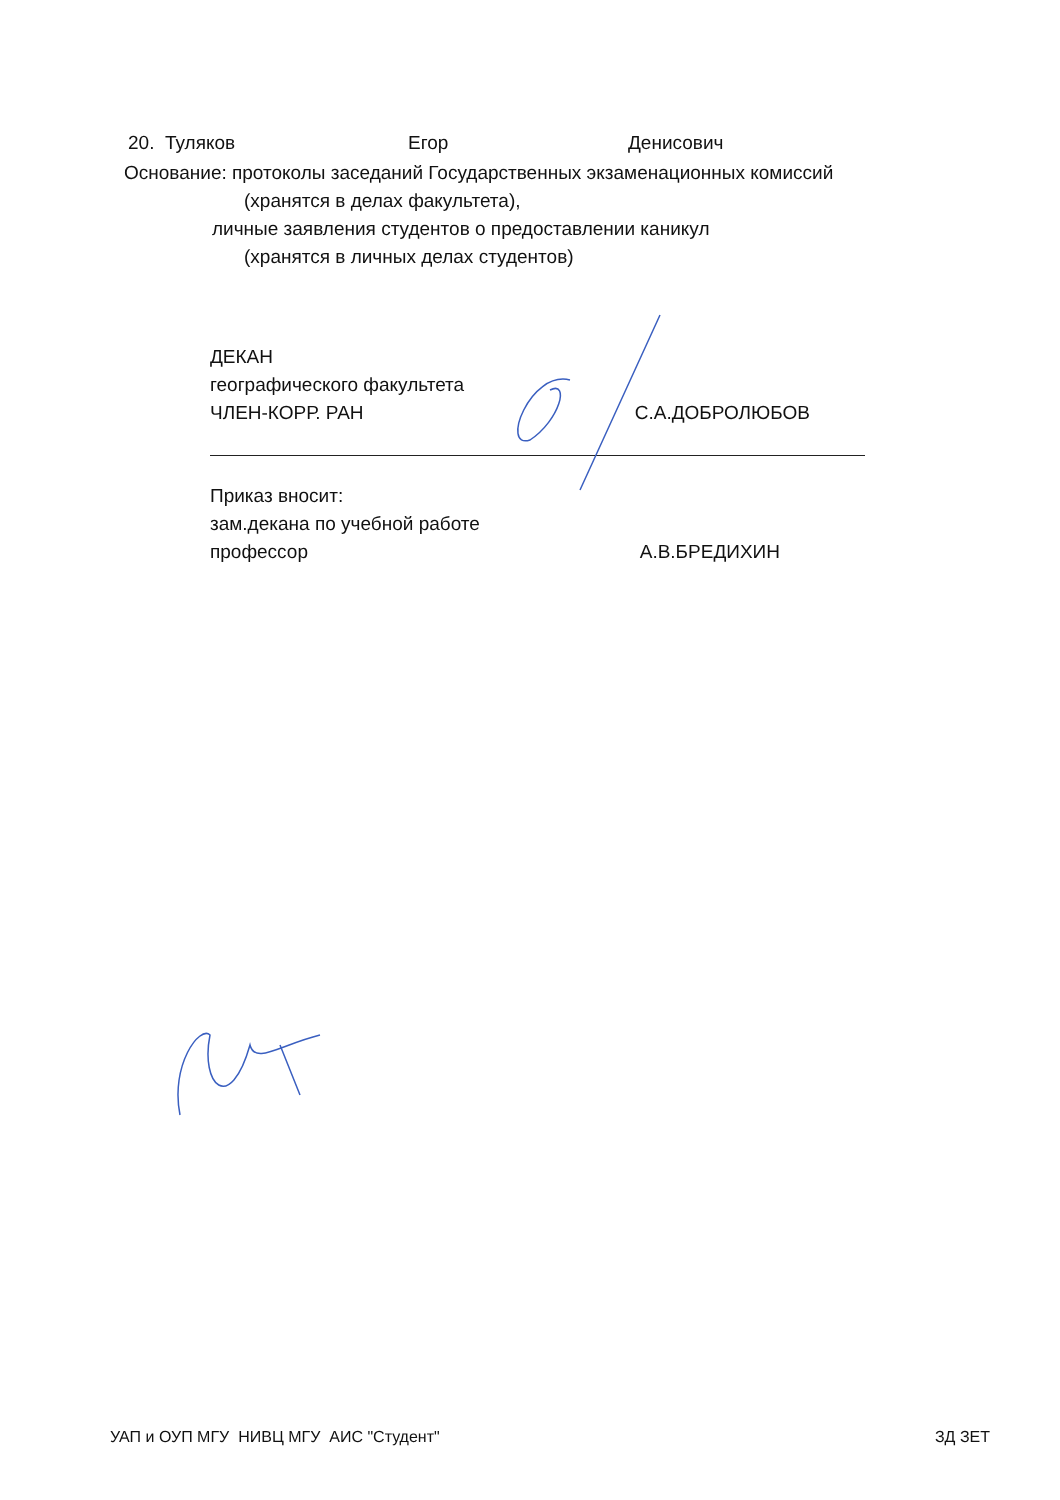20. Туляков Егор Денисович
Основание: протоколы заседаний Государственных экзаменационных комиссий
(хранятся в делах факультета),
личные заявления студентов о предоставлении каникул
(хранятся в личных делах студентов)
ДЕКАН
географического факультета
ЧЛЕН-КОРР. РАН
С.А.ДОБРОЛЮБОВ
Приказ вносит:
зам.декана по учебной работе
профессор
А.В.БРЕДИХИН
УАП и ОУП МГУ НИВЦ МГУ АИС "Студент" ЗД ЗЕТ